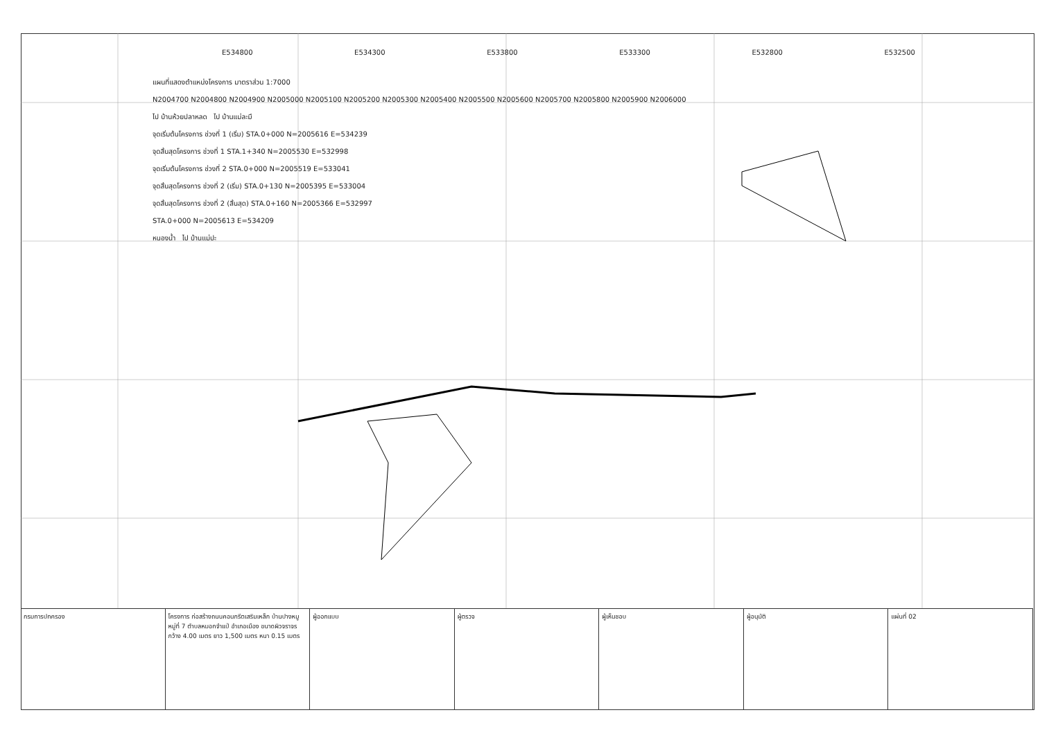E534800 E534300 E533800 E533300 E532800 E532500
แผนที่แสดงตำแหน่งโครงการ มาตราส่วน 1:7000
N2004700 N2004800 N2004900 N2005000 N2005100 N2005200 N2005300 N2005400 N2005500 N2005600 N2005700 N2005800 N2005900 N2006000
ไป บ้านห้วยปลาหลด ไป บ้านแม่ละมึ
จุดเริ่มต้นโครงการ ช่วงที่ 1 (เริ่ม) STA.0+000 N=2005616 E=534239
จุดสิ้นสุดโครงการ ช่วงที่ 1 STA.1+340 N=2005530 E=532998
จุดเริ่มต้นโครงการ ช่วงที่ 2 STA.0+000 N=2005519 E=533041
จุดสิ้นสุดโครงการ ช่วงที่ 2 (เริ่ม) STA.0+130 N=2005395 E=533004
จุดสิ้นสุดโครงการ ช่วงที่ 2 (สิ้นสุด) STA.0+160 N=2005366 E=532997
STA.0+000 N=2005613 E=534209
หนองน้ำ ไป บ้านแม่ปะ
กรมการปกครอง โครงการ ก่อสร้างถนนคอนกรีตเสริมเหล็ก บ้านปางหมู หมู่ที่ 7 ตำบลหมอกจำแป่ อำเภอเมือง ขนาดผิวจราจรกว้าง 4.00 เมตร ยาว 1,500 เมตร หนา 0.15 เมตร
ผู้ออกแบบ ผู้ตรวจ ผู้เห็นชอบ ผู้อนุมัติ แผ่นที่ 02